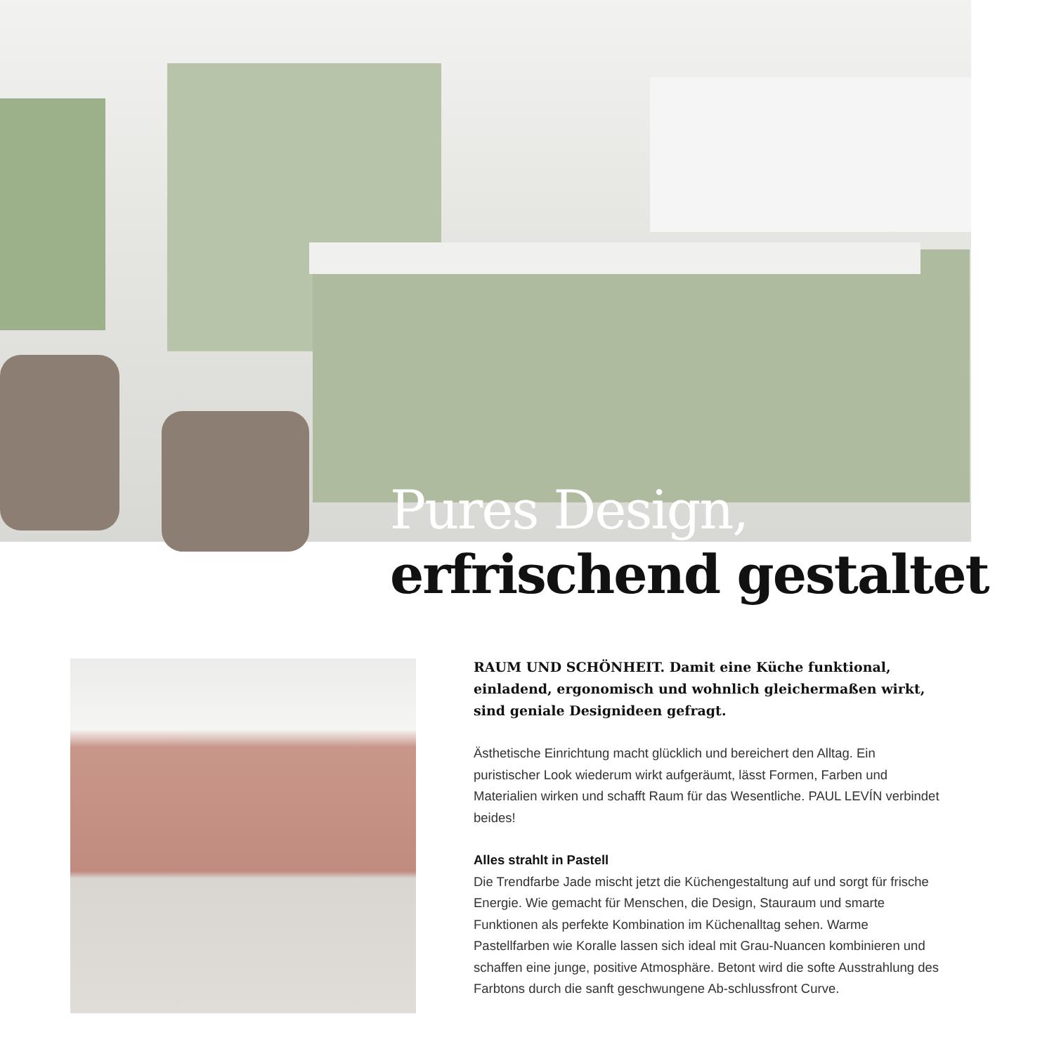Pures Design,
erfrischend gestaltet
RAUM UND SCHÖNHEIT. Damit eine Küche funktional, einladend, ergonomisch und wohnlich gleichermaßen wirkt, sind geniale Designideen gefragt.
Ästhetische Einrichtung macht glücklich und bereichert den Alltag. Ein puristischer Look wiederum wirkt aufgeräumt, lässt Formen, Farben und Materialien wirken und schafft Raum für das Wesentliche. PAUL LEVÍN verbindet beides!
Alles strahlt in Pastell
Die Trendfarbe Jade mischt jetzt die Küchengestaltung auf und sorgt für frische Energie. Wie gemacht für Menschen, die Design, Stauraum und smarte Funktionen als perfekte Kombination im Küchenalltag sehen. Warme Pastellfarben wie Koralle lassen sich ideal mit Grau-Nuancen kombinieren und schaffen eine junge, positive Atmosphäre. Betont wird die softe Ausstrahlung des Farbtons durch die sanft geschwungene Ab-schlussfront Curve.